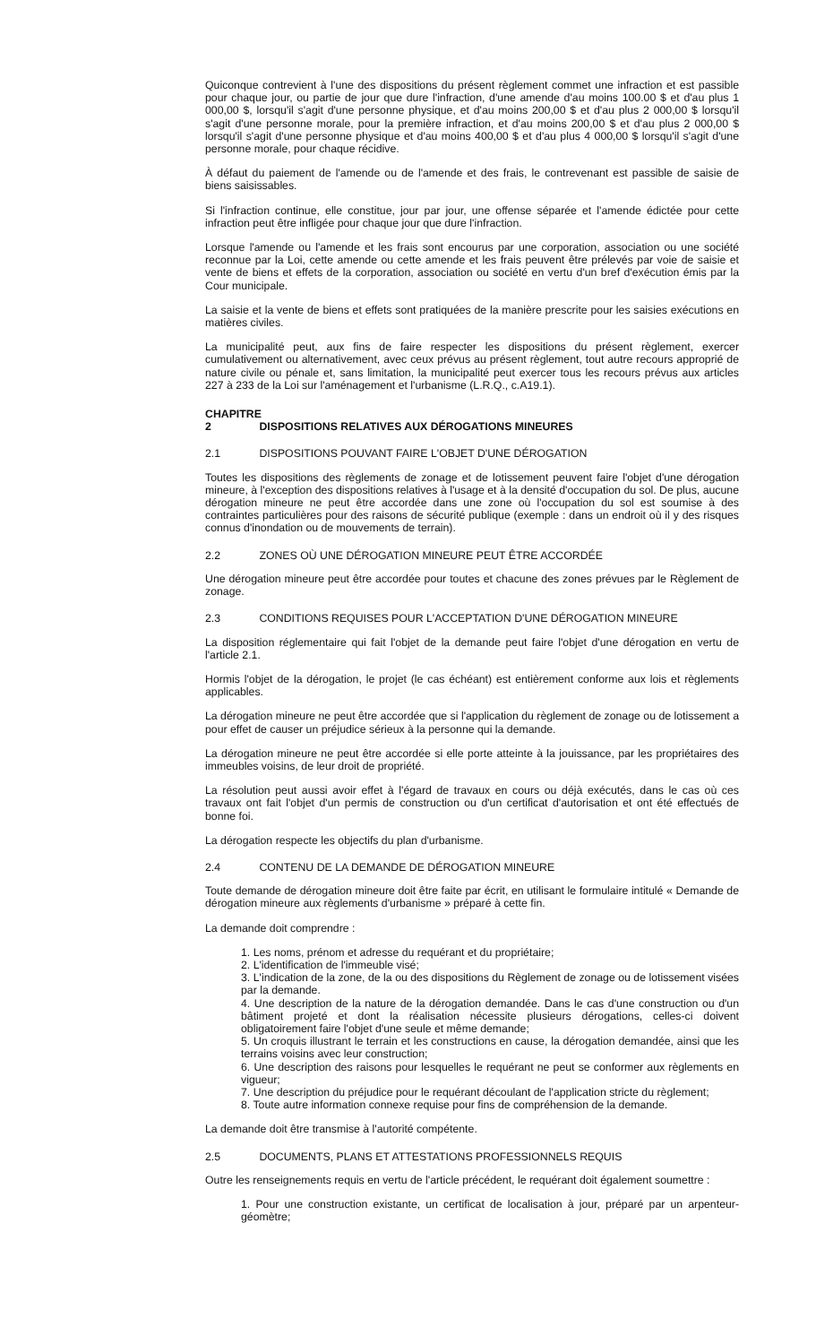Quiconque contrevient à l'une des dispositions du présent règlement commet une infraction et est passible pour chaque jour, ou partie de jour que dure l'infraction, d'une amende d'au moins 100.00 $ et d'au plus 1 000,00 $, lorsqu'il s'agit d'une personne physique, et d'au moins 200,00 $ et d'au plus 2 000,00 $ lorsqu'il s'agit d'une personne morale, pour la première infraction, et d'au moins 200,00 $ et d'au plus 2 000,00 $ lorsqu'il s'agit d'une personne physique et d'au moins 400,00 $ et d'au plus 4 000,00 $ lorsqu'il s'agit d'une personne morale, pour chaque récidive.
À défaut du paiement de l'amende ou de l'amende et des frais, le contrevenant est passible de saisie de biens saisissables.
Si l'infraction continue, elle constitue, jour par jour, une offense séparée et l'amende édictée pour cette infraction peut être infligée pour chaque jour que dure l'infraction.
Lorsque l'amende ou l'amende et les frais sont encourus par une corporation, association ou une société reconnue par la Loi, cette amende ou cette amende et les frais peuvent être prélevés par voie de saisie et vente de biens et effets de la corporation, association ou société en vertu d'un bref d'exécution émis par la Cour municipale.
La saisie et la vente de biens et effets sont pratiquées de la manière prescrite pour les saisies exécutions en matières civiles.
La municipalité peut, aux fins de faire respecter les dispositions du présent règlement, exercer cumulativement ou alternativement, avec ceux prévus au présent règlement, tout autre recours approprié de nature civile ou pénale et, sans limitation, la municipalité peut exercer tous les recours prévus aux articles 227 à 233 de la Loi sur l'aménagement et l'urbanisme (L.R.Q., c.A19.1).
CHAPITRE 2 DISPOSITIONS RELATIVES AUX DÉROGATIONS MINEURES
2.1 DISPOSITIONS POUVANT FAIRE L'OBJET D'UNE DÉROGATION
Toutes les dispositions des règlements de zonage et de lotissement peuvent faire l'objet d'une dérogation mineure, à l'exception des dispositions relatives à l'usage et à la densité d'occupation du sol. De plus, aucune dérogation mineure ne peut être accordée dans une zone où l'occupation du sol est soumise à des contraintes particulières pour des raisons de sécurité publique (exemple : dans un endroit où il y des risques connus d'inondation ou de mouvements de terrain).
2.2 ZONES OÙ UNE DÉROGATION MINEURE PEUT ÊTRE ACCORDÉE
Une dérogation mineure peut être accordée pour toutes et chacune des zones prévues par le Règlement de zonage.
2.3 CONDITIONS REQUISES POUR L'ACCEPTATION D'UNE DÉROGATION MINEURE
La disposition réglementaire qui fait l'objet de la demande peut faire l'objet d'une dérogation en vertu de l'article 2.1.
Hormis l'objet de la dérogation, le projet (le cas échéant) est entièrement conforme aux lois et règlements applicables.
La dérogation mineure ne peut être accordée que si l'application du règlement de zonage ou de lotissement a pour effet de causer un préjudice sérieux à la personne qui la demande.
La dérogation mineure ne peut être accordée si elle porte atteinte à la jouissance, par les propriétaires des immeubles voisins, de leur droit de propriété.
La résolution peut aussi avoir effet à l'égard de travaux en cours ou déjà exécutés, dans le cas où ces travaux ont fait l'objet d'un permis de construction ou d'un certificat d'autorisation et ont été effectués de bonne foi.
La dérogation respecte les objectifs du plan d'urbanisme.
2.4 CONTENU DE LA DEMANDE DE DÉROGATION MINEURE
Toute demande de dérogation mineure doit être faite par écrit, en utilisant le formulaire intitulé « Demande de dérogation mineure aux règlements d'urbanisme » préparé à cette fin.
La demande doit comprendre :
1. Les noms, prénom et adresse du requérant et du propriétaire;
2. L'identification de l'immeuble visé;
3. L'indication de la zone, de la ou des dispositions du Règlement de zonage ou de lotissement visées par la demande.
4. Une description de la nature de la dérogation demandée. Dans le cas d'une construction ou d'un bâtiment projeté et dont la réalisation nécessite plusieurs dérogations, celles-ci doivent obligatoirement faire l'objet d'une seule et même demande;
5. Un croquis illustrant le terrain et les constructions en cause, la dérogation demandée, ainsi que les terrains voisins avec leur construction;
6. Une description des raisons pour lesquelles le requérant ne peut se conformer aux règlements en vigueur;
7. Une description du préjudice pour le requérant découlant de l'application stricte du règlement;
8. Toute autre information connexe requise pour fins de compréhension de la demande.
La demande doit être transmise à l'autorité compétente.
2.5 DOCUMENTS, PLANS ET ATTESTATIONS PROFESSIONNELS REQUIS
Outre les renseignements requis en vertu de l'article précédent, le requérant doit également soumettre :
1. Pour une construction existante, un certificat de localisation à jour, préparé par un arpenteur-géomètre;